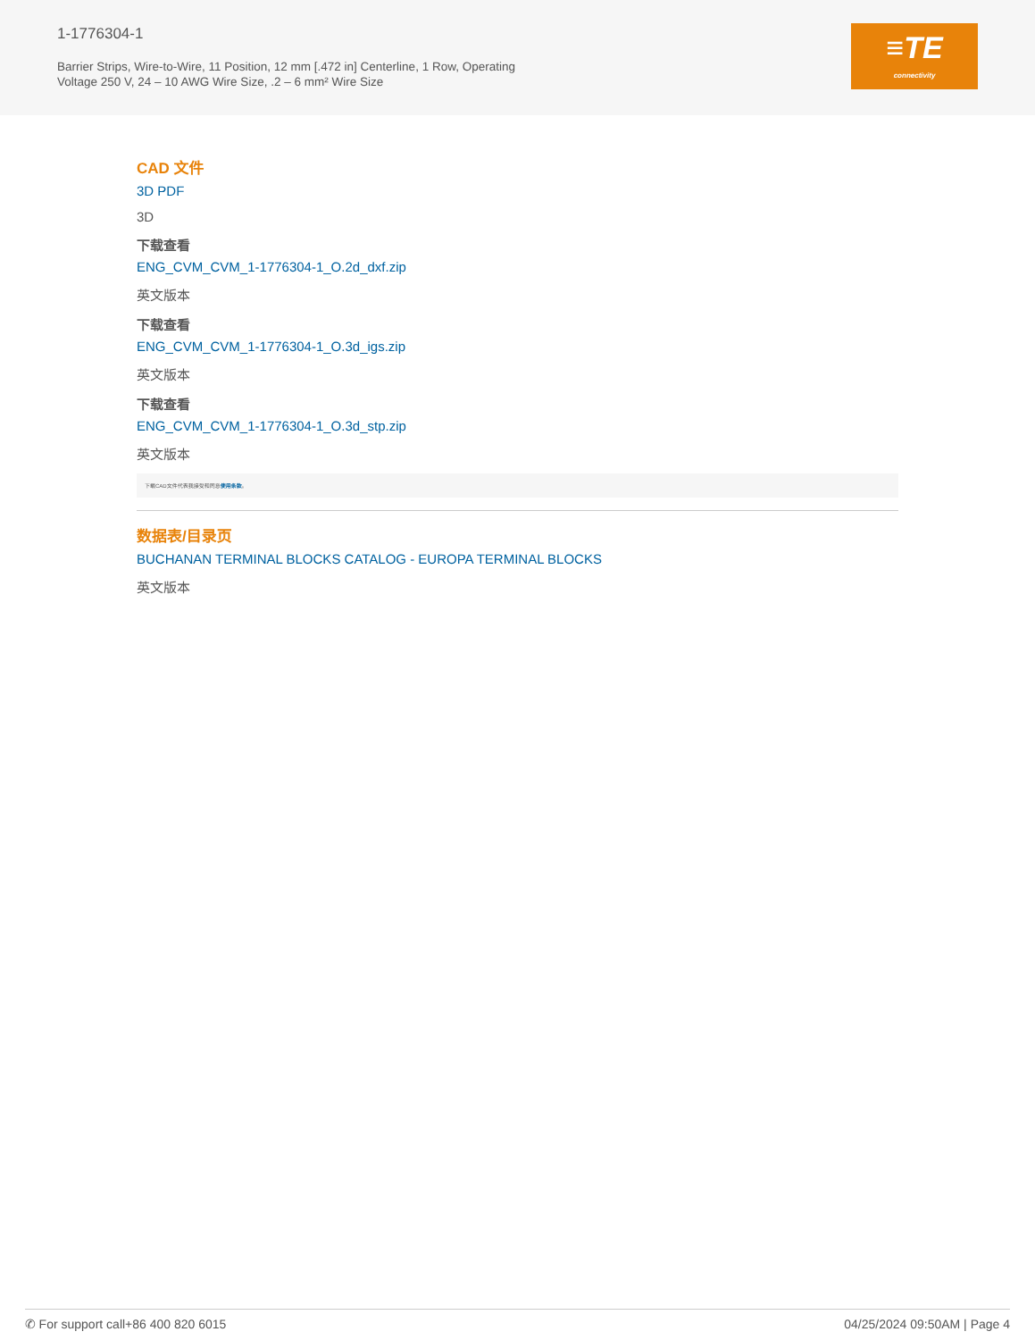1-1776304-1
Barrier Strips, Wire-to-Wire, 11 Position, 12 mm [.472 in] Centerline, 1 Row, Operating Voltage 250 V, 24 – 10 AWG Wire Size, .2 – 6 mm² Wire Size
≡TE
connectivity
CAD 文件
3D PDF
3D
下载查看
ENG_CVM_CVM_1-1776304-1_O.2d_dxf.zip
英文版本
下载查看
ENG_CVM_CVM_1-1776304-1_O.3d_igs.zip
英文版本
下载查看
ENG_CVM_CVM_1-1776304-1_O.3d_stp.zip
英文版本
下载CAD文件代表我接受和同意使用条款。
数据表/目录页
BUCHANAN TERMINAL BLOCKS CATALOG - EUROPA TERMINAL BLOCKS
英文版本
✆ For support call+86 400 820 6015 04/25/2024 09:50AM | Page 4